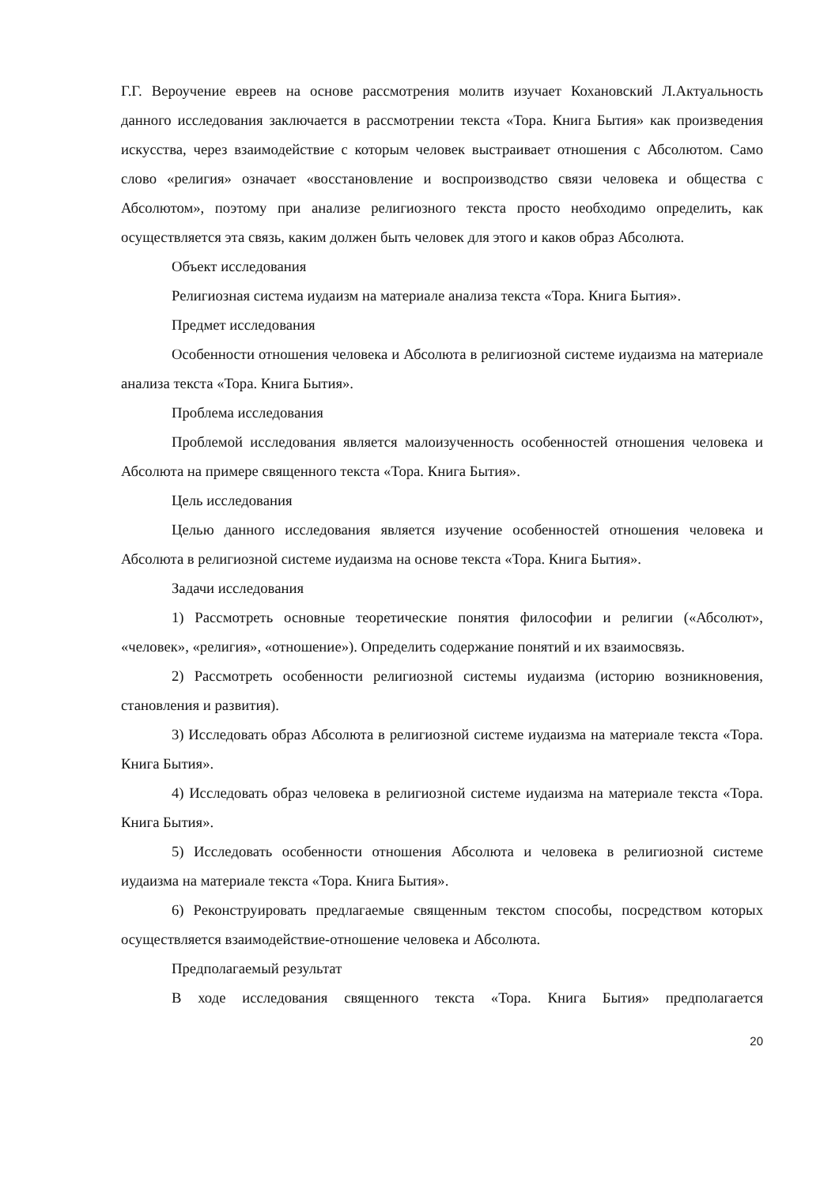Г.Г. Вероучение евреев на основе рассмотрения молитв изучает Кохановский Л.Актуальность данного исследования заключается в рассмотрении текста «Тора. Книга Бытия» как произведения искусства, через взаимодействие с которым человек выстраивает отношения с Абсолютом. Само слово «религия» означает «восстановление и воспроизводство связи человека и общества с Абсолютом», поэтому при анализе религиозного текста просто необходимо определить, как осуществляется эта связь, каким должен быть человек для этого и каков образ Абсолюта.
Объект исследования
Религиозная система иудаизм на материале анализа текста «Тора. Книга Бытия».
Предмет исследования
Особенности отношения человека и Абсолюта в религиозной системе иудаизма на материале анализа текста «Тора. Книга Бытия».
Проблема исследования
Проблемой исследования является малоизученность особенностей отношения человека и Абсолюта на примере священного текста «Тора. Книга Бытия».
Цель исследования
Целью данного исследования является изучение особенностей отношения человека и Абсолюта в религиозной системе иудаизма на основе текста «Тора. Книга Бытия».
Задачи исследования
1) Рассмотреть основные теоретические понятия философии и религии («Абсолют», «человек», «религия», «отношение»). Определить содержание понятий и их взаимосвязь.
2) Рассмотреть особенности религиозной системы иудаизма (историю возникновения, становления и развития).
3) Исследовать образ Абсолюта в религиозной системе иудаизма на материале текста «Тора. Книга Бытия».
4) Исследовать образ человека в религиозной системе иудаизма на материале текста «Тора. Книга Бытия».
5) Исследовать особенности отношения Абсолюта и человека в религиозной системе иудаизма на материале текста «Тора. Книга Бытия».
6) Реконструировать предлагаемые священным текстом способы, посредством которых осуществляется взаимодействие-отношение человека и Абсолюта.
Предполагаемый результат
В ходе исследования священного текста «Тора. Книга Бытия» предполагается
20